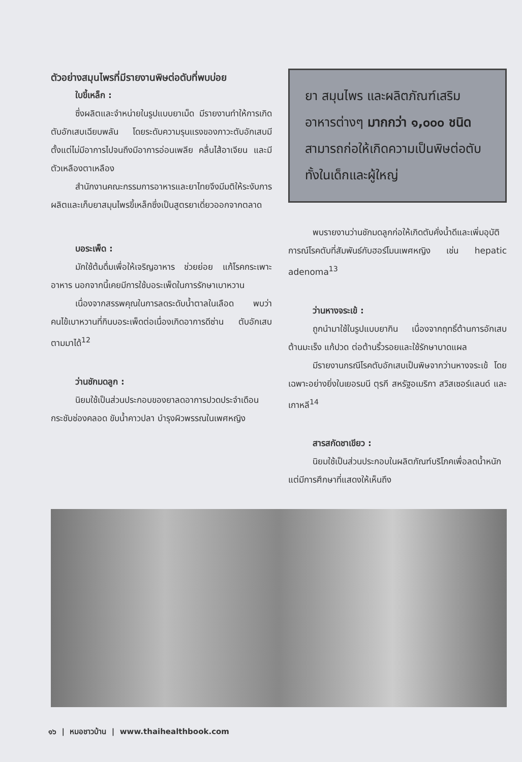ตัวอย่างสมุนไพรที่มีรายงานพิษต่อตับที่พบบ่อย
ใบขี้เหล็ก :
ซึ่งผลิตและจำหน่ายในรูปแบบยาเม็ด มีรายงานทำให้การเกิดตับอักเสบเฉียบพลัน โดยระดับความรุนแรงของภาวะตับอักเสบมีตั้งแต่ไม่มีอาการไปจนถึงมีอาการอ่อนเพลีย คลื่นไส้อาเจียน และมีตัวเหลืองตาเหลือง
สำนักงานคณะกรรมการอาหารและยาไทยจึงมีมติให้ระงับการผลิตและเก็บยาสมุนไพรขี้เหล็กซึ่งเป็นสูตรยาเดี่ยวออกจากตลาด
บอระเพ็ด :
มักใช้ต้มดื่มเพื่อให้เจริญอาหาร ช่วยย่อย แก้โรคกระเพาะอาหาร นอกจากนี้เคยมีการใช้บอระเพ็ดในการรักษาเบาหวาน
เนื่องจากสรรพคุณในการลดระดับน้ำตาลในเลือด พบว่าคนไข้เบาหวานที่กินบอระเพ็ดต่อเนื่องเกิดอาการดีซ่าน ตับอักเสบตามมาได้<sup>12</sup>
ว่านชักมดลูก :
นิยมใช้เป็นส่วนประกอบของยาลดอาการปวดประจำเดือน กระชับช่องคลอด ขับน้ำคาวปลา บำรุงผิวพรรณในเพศหญิง
ยา สมุนไพร และผลิตภัณฑ์เสริมอาหารต่างๆ มากกว่า ๑,๐๐๐ ชนิดสามารถก่อให้เกิดความเป็นพิษต่อตับทั้งในเด็กและผู้ใหญ่
พบรายงานว่านชักมดลูกก่อให้เกิดตับคั่งน้ำดีและเพิ่มอุบัติการณ์โรคตับที่สัมพันธ์กับฮอร์โมนเพศหญิง เช่น hepatic adenoma<sup>13</sup>
ว่านหางจระเข้ :
ถูกนำมาใช้ในรูปแบบยากิน เนื่องจากฤทธิ์ต้านการอักเสบ ต้านมะเร็ง แก้ปวด ต่อต้านริ้วรอยและใช้รักษาบาดแผล
มีรายงานกรณีโรคตับอักเสบเป็นพิษจากว่านหางจระเข้ โดยเฉพาะอย่างยิ่งในเยอรมนี ตุรกี สหรัฐอเมริกา สวิสเซอร์แลนด์ และเกาหลี<sup>14</sup>
สารสกัดชาเขียว :
นิยมใช้เป็นส่วนประกอบในผลิตภัณฑ์บริโภคเพื่อลดน้ำหนัก แต่มีการศึกษาที่แสดงให้เห็นถึง
๑๖ | หมอชาวบ้าน | www.thaihealthbook.com